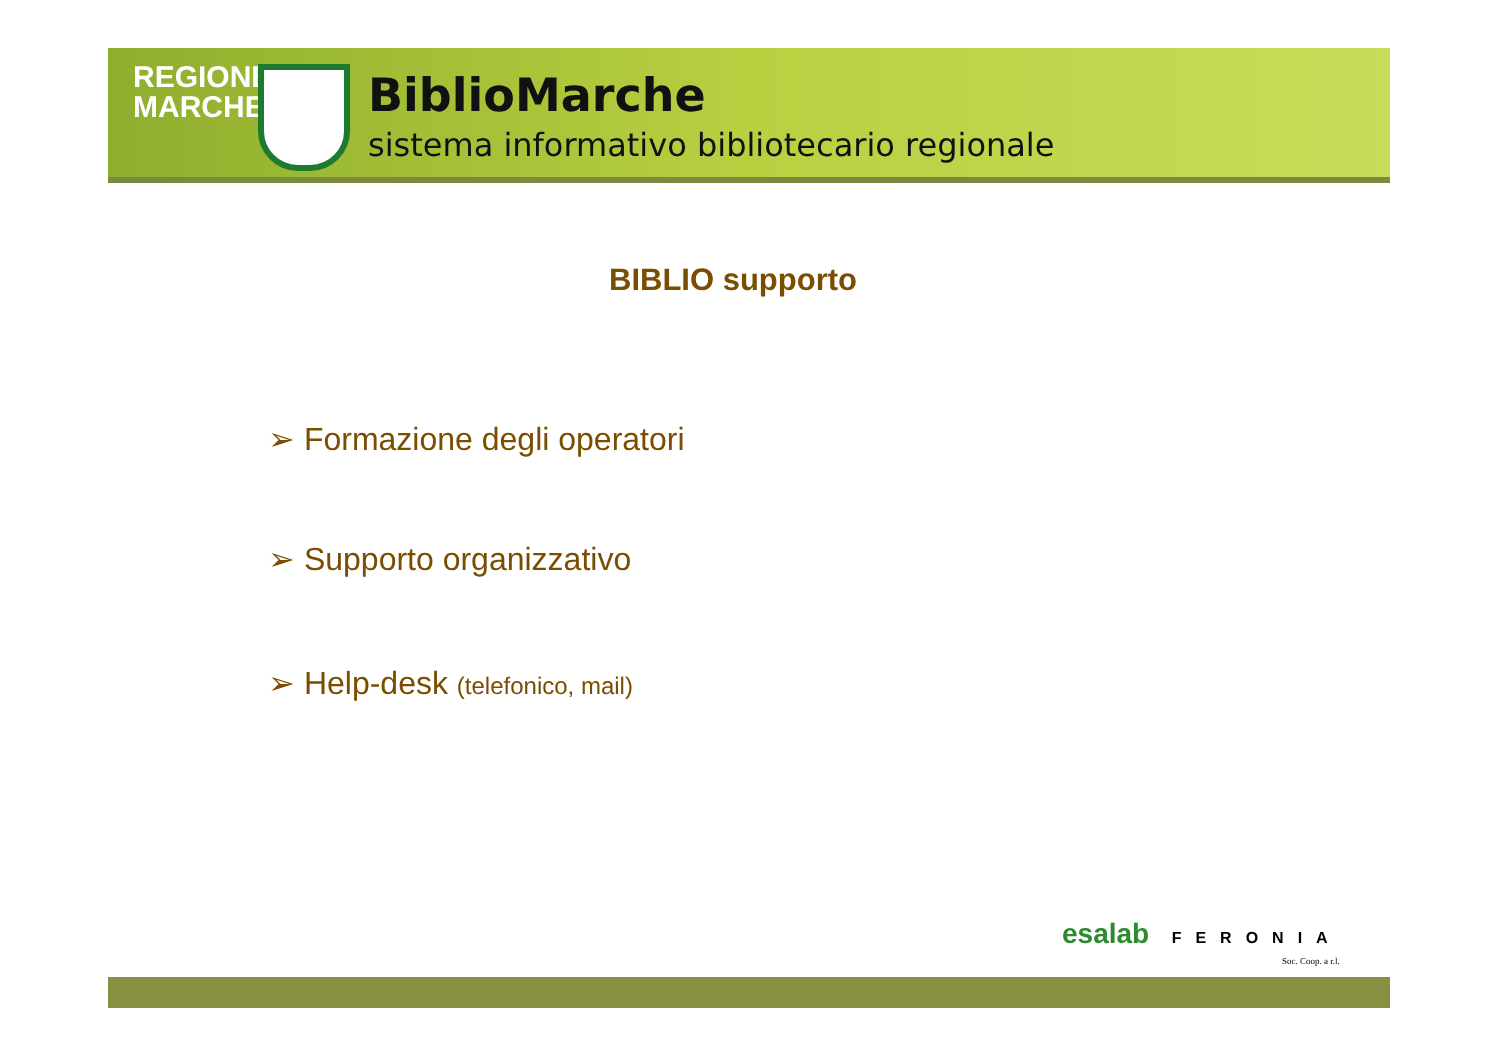REGIONE
MARCHE
BiblioMarche
sistema informativo bibliotecario regionale
BIBLIO supporto
➢ Formazione degli operatori
➢ Supporto organizzativo
➢ Help-desk (telefonico, mail)
esalab FERONIA
Soc. Coop. a r.l.